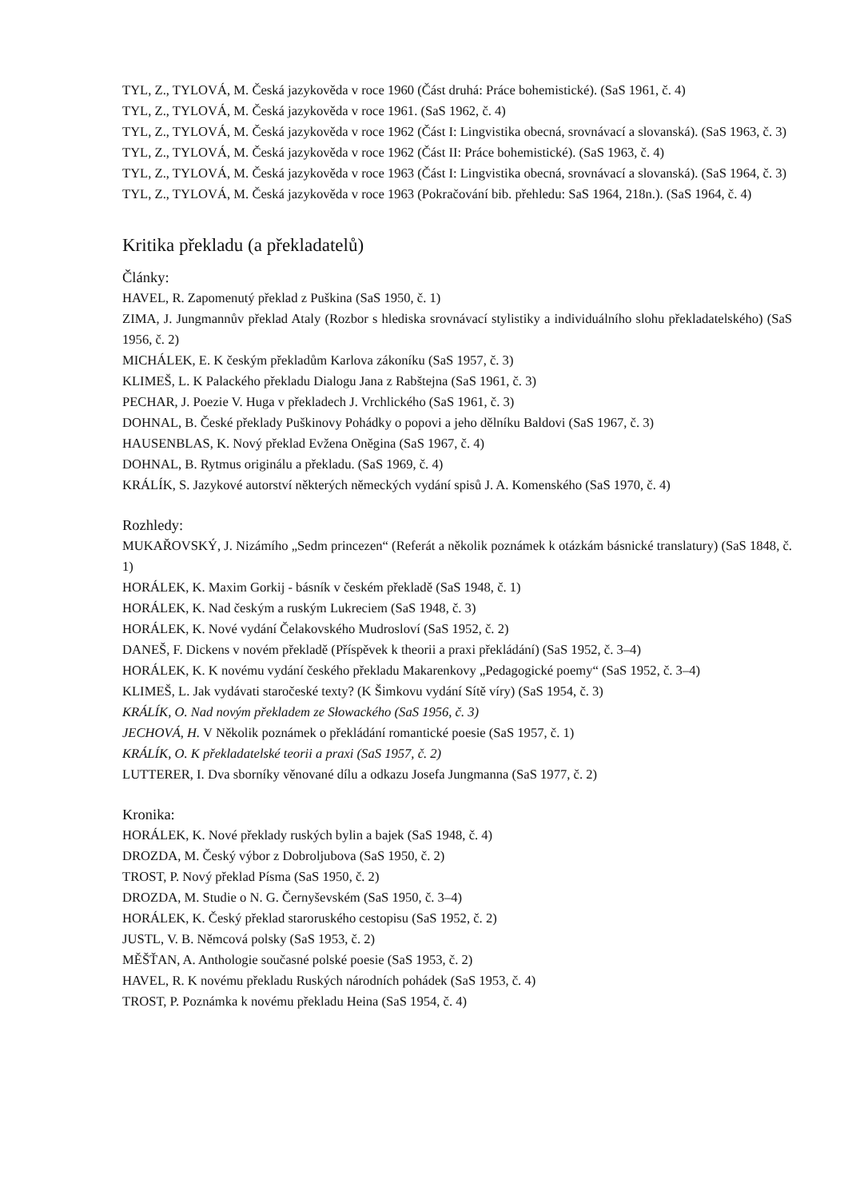TYL, Z., TYLOVÁ, M. Česká jazykověda v roce 1960 (Část druhá: Práce bohemistické). (SaS 1961, č. 4)
TYL, Z., TYLOVÁ, M. Česká jazykověda v roce 1961. (SaS 1962, č. 4)
TYL, Z., TYLOVÁ, M. Česká jazykověda v roce 1962 (Část I: Lingvistika obecná, srovnávací a slovanská). (SaS 1963, č. 3)
TYL, Z., TYLOVÁ, M. Česká jazykověda v roce 1962 (Část II: Práce bohemistické). (SaS 1963, č. 4)
TYL, Z., TYLOVÁ, M. Česká jazykověda v roce 1963 (Část I: Lingvistika obecná, srovnávací a slovanská). (SaS 1964, č. 3)
TYL, Z., TYLOVÁ, M. Česká jazykověda v roce 1963 (Pokračování bib. přehledu: SaS 1964, 218n.). (SaS 1964, č. 4)
Kritika překladu (a překladatelů)
Články:
HAVEL, R. Zapomenutý překlad z Puškina (SaS 1950, č. 1)
ZIMA, J. Jungmannův překlad Ataly (Rozbor s hlediska srovnávací stylistiky a individuálního slohu překladatelského) (SaS 1956, č. 2)
MICHÁLEK, E. K českým překladům Karlova zákoníku (SaS 1957, č. 3)
KLIMEŠ, L. K Palackého překladu Dialogu Jana z Rabštejna (SaS 1961, č. 3)
PECHAR, J. Poezie V. Huga v překladech J. Vrchlického (SaS 1961, č. 3)
DOHNAL, B. České překlady Puškinovy Pohádky o popovi a jeho dělníku Baldovi (SaS 1967, č. 3)
HAUSENBLAS, K. Nový překlad Evžena Oněgina (SaS 1967, č. 4)
DOHNAL, B. Rytmus originálu a překladu. (SaS 1969, č. 4)
KRÁLÍK, S. Jazykové autorství některých německých vydání spisů J. A. Komenského (SaS 1970, č. 4)
Rozhledy:
MUKAŘOVSKÝ, J. Nizámího „Sedm princezen“ (Referát a několik poznámek k otázkám básnické translatury) (SaS 1848, č. 1)
HORÁLEK, K. Maxim Gorkij - básník v českém překladě (SaS 1948, č. 1)
HORÁLEK, K. Nad českým a ruským Lukreciem (SaS 1948, č. 3)
HORÁLEK, K. Nové vydání Čelakovského Mudrosloví (SaS 1952, č. 2)
DANEŠ, F. Dickens v novém překladě (Příspěvek k theorii a praxi překládání) (SaS 1952, č. 3–4)
HORÁLEK, K. K novému vydání českého překladu Makarenkovy „Pedagogické poemy“ (SaS 1952, č. 3–4)
KLIMEŠ, L. Jak vydávati staročeské texty? (K Šimkovu vydání Sítě víry) (SaS 1954, č. 3)
KRÁLÍK, O. Nad novým překladem ze Słowackého (SaS 1956, č. 3)
JECHOVÁ, H. V Několik poznámek o překládání romantické poesie (SaS 1957, č. 1)
KRÁLÍK, O. K překladatelské teorii a praxi (SaS 1957, č. 2)
LUTTERER, I. Dva sborníky věnované dílu a odkazu Josefa Jungmanna (SaS 1977, č. 2)
Kronika:
HORÁLEK, K. Nové překlady ruských bylin a bajek (SaS 1948, č. 4)
DROZDA, M. Český výbor z Dobroljubova (SaS 1950, č. 2)
TROST, P. Nový překlad Písma (SaS 1950, č. 2)
DROZDA, M. Studie o N. G. Černyševském (SaS 1950, č. 3–4)
HORÁLEK, K. Český překlad staroruského cestopisu (SaS 1952, č. 2)
JUSTL, V. B. Němcová polsky (SaS 1953, č. 2)
MĚŠŤAN, A. Anthologie současné polské poesie (SaS 1953, č. 2)
HAVEL, R. K novému překladu Ruských národních pohádek (SaS 1953, č. 4)
TROST, P. Poznámka k novému překladu Heina (SaS 1954, č. 4)